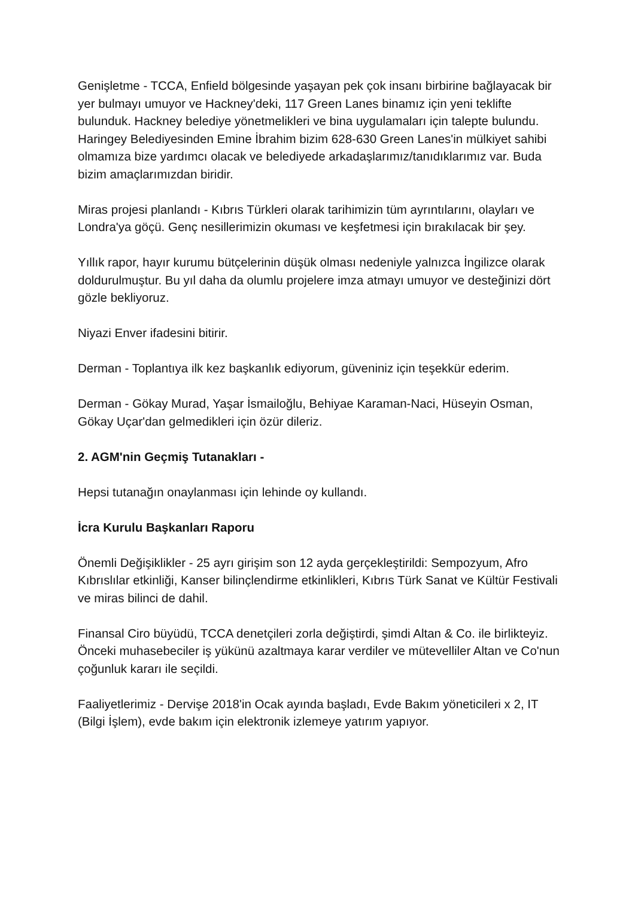Genişletme - TCCA, Enfield bölgesinde yaşayan pek çok insanı birbirine bağlayacak bir yer bulmayı umuyor ve Hackney'deki, 117 Green Lanes binamız için yeni teklifte bulunduk. Hackney belediye yönetmelikleri ve bina uygulamaları için talepte bulundu. Haringey Belediyesinden Emine İbrahim bizim 628-630 Green Lanes'in mülkiyet sahibi olmamıza bize yardımcı olacak ve belediyede arkadaşlarımız/tanıdıklarımız var. Buda bizim amaçlarımızdan biridir.
Miras projesi planlandı - Kıbrıs Türkleri olarak tarihimizin tüm ayrıntılarını, olayları ve Londra'ya göçü. Genç nesillerimizin okuması ve keşfetmesi için bırakılacak bir şey.
Yıllık rapor, hayır kurumu bütçelerinin düşük olması nedeniyle yalnızca İngilizce olarak doldurulmuştur. Bu yıl daha da olumlu projelere imza atmayı umuyor ve desteğinizi dört gözle bekliyoruz.
Niyazi Enver ifadesini bitirir.
Derman - Toplantıya ilk kez başkanlık ediyorum, güveniniz için teşekkür ederim.
Derman - Gökay Murad, Yaşar İsmailoğlu, Behiyae Karaman-Naci, Hüseyin Osman, Gökay Uçar'dan gelmedikleri için özür dileriz.
2. AGM'nin Geçmiş Tutanakları -
Hepsi tutanağın onaylanması için lehinde oy kullandı.
İcra Kurulu Başkanları Raporu
Önemli Değişiklikler - 25 ayrı girişim son 12 ayda gerçekleştirildi: Sempozyum, Afro Kıbrıslılar etkinliği, Kanser bilinçlendirme etkinlikleri, Kıbrıs Türk Sanat ve Kültür Festivali ve miras bilinci de dahil.
Finansal Ciro büyüdü, TCCA denetçileri zorla değiştirdi, şimdi Altan & Co. ile birlikteyiz. Önceki muhasebeciler iş yükünü azaltmaya karar verdiler ve mütevelliler Altan ve Co'nun çoğunluk kararı ile seçildi.
Faaliyetlerimiz - Dervişe 2018'in Ocak ayında başladı, Evde Bakım yöneticileri x 2, IT (Bilgi İşlem), evde bakım için elektronik izlemeye yatırım yapıyor.